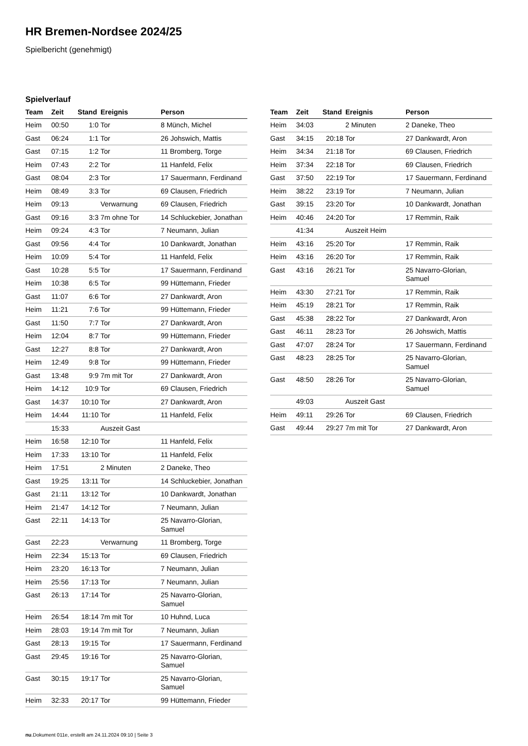HR Bremen-Nordsee 2024/25
Spielbericht (genehmigt)
Spielverlauf
| Team | Zeit | Stand | Ereignis | Person |
| --- | --- | --- | --- | --- |
| Heim | 00:50 | 1:0 | Tor | 8 Münch, Michel |
| Gast | 06:24 | 1:1 | Tor | 26 Johswich, Mattis |
| Gast | 07:15 | 1:2 | Tor | 11 Bromberg, Torge |
| Heim | 07:43 | 2:2 | Tor | 11 Hanfeld, Felix |
| Gast | 08:04 | 2:3 | Tor | 17 Sauermann, Ferdinand |
| Heim | 08:49 | 3:3 | Tor | 69 Clausen, Friedrich |
| Heim | 09:13 | | Verwarnung | 69 Clausen, Friedrich |
| Gast | 09:16 | 3:3 | 7m ohne Tor | 14 Schluckebier, Jonathan |
| Heim | 09:24 | 4:3 | Tor | 7 Neumann, Julian |
| Gast | 09:56 | 4:4 | Tor | 10 Dankwardt, Jonathan |
| Heim | 10:09 | 5:4 | Tor | 11 Hanfeld, Felix |
| Gast | 10:28 | 5:5 | Tor | 17 Sauermann, Ferdinand |
| Heim | 10:38 | 6:5 | Tor | 99 Hüttemann, Frieder |
| Gast | 11:07 | 6:6 | Tor | 27 Dankwardt, Aron |
| Heim | 11:21 | 7:6 | Tor | 99 Hüttemann, Frieder |
| Gast | 11:50 | 7:7 | Tor | 27 Dankwardt, Aron |
| Heim | 12:04 | 8:7 | Tor | 99 Hüttemann, Frieder |
| Gast | 12:27 | 8:8 | Tor | 27 Dankwardt, Aron |
| Heim | 12:49 | 9:8 | Tor | 99 Hüttemann, Frieder |
| Gast | 13:48 | 9:9 | 7m mit Tor | 27 Dankwardt, Aron |
| Heim | 14:12 | 10:9 | Tor | 69 Clausen, Friedrich |
| Gast | 14:37 | 10:10 | Tor | 27 Dankwardt, Aron |
| Heim | 14:44 | 11:10 | Tor | 11 Hanfeld, Felix |
| | 15:33 | | Auszeit Gast | |
| Heim | 16:58 | 12:10 | Tor | 11 Hanfeld, Felix |
| Heim | 17:33 | 13:10 | Tor | 11 Hanfeld, Felix |
| Heim | 17:51 | | 2 Minuten | 2 Daneke, Theo |
| Gast | 19:25 | 13:11 | Tor | 14 Schluckebier, Jonathan |
| Gast | 21:11 | 13:12 | Tor | 10 Dankwardt, Jonathan |
| Heim | 21:47 | 14:12 | Tor | 7 Neumann, Julian |
| Gast | 22:11 | 14:13 | Tor | 25 Navarro-Glorian, Samuel |
| Gast | 22:23 | | Verwarnung | 11 Bromberg, Torge |
| Heim | 22:34 | 15:13 | Tor | 69 Clausen, Friedrich |
| Heim | 23:20 | 16:13 | Tor | 7 Neumann, Julian |
| Heim | 25:56 | 17:13 | Tor | 7 Neumann, Julian |
| Gast | 26:13 | 17:14 | Tor | 25 Navarro-Glorian, Samuel |
| Heim | 26:54 | 18:14 | 7m mit Tor | 10 Huhnd, Luca |
| Heim | 28:03 | 19:14 | 7m mit Tor | 7 Neumann, Julian |
| Gast | 28:13 | 19:15 | Tor | 17 Sauermann, Ferdinand |
| Gast | 29:45 | 19:16 | Tor | 25 Navarro-Glorian, Samuel |
| Gast | 30:15 | 19:17 | Tor | 25 Navarro-Glorian, Samuel |
| Heim | 32:33 | 20:17 | Tor | 99 Hüttemann, Frieder |
| Team | Zeit | Stand | Ereignis | Person |
| --- | --- | --- | --- | --- |
| Heim | 34:03 | | 2 Minuten | 2 Daneke, Theo |
| Gast | 34:15 | 20:18 | Tor | 27 Dankwardt, Aron |
| Heim | 34:34 | 21:18 | Tor | 69 Clausen, Friedrich |
| Heim | 37:34 | 22:18 | Tor | 69 Clausen, Friedrich |
| Gast | 37:50 | 22:19 | Tor | 17 Sauermann, Ferdinand |
| Heim | 38:22 | 23:19 | Tor | 7 Neumann, Julian |
| Gast | 39:15 | 23:20 | Tor | 10 Dankwardt, Jonathan |
| Heim | 40:46 | 24:20 | Tor | 17 Remmin, Raik |
| | 41:34 | | Auszeit Heim | |
| Heim | 43:16 | 25:20 | Tor | 17 Remmin, Raik |
| Heim | 43:16 | 26:20 | Tor | 17 Remmin, Raik |
| Gast | 43:16 | 26:21 | Tor | 25 Navarro-Glorian, Samuel |
| Heim | 43:30 | 27:21 | Tor | 17 Remmin, Raik |
| Heim | 45:19 | 28:21 | Tor | 17 Remmin, Raik |
| Gast | 45:38 | 28:22 | Tor | 27 Dankwardt, Aron |
| Gast | 46:11 | 28:23 | Tor | 26 Johswich, Mattis |
| Gast | 47:07 | 28:24 | Tor | 17 Sauermann, Ferdinand |
| Gast | 48:23 | 28:25 | Tor | 25 Navarro-Glorian, Samuel |
| Gast | 48:50 | 28:26 | Tor | 25 Navarro-Glorian, Samuel |
| | 49:03 | | Auszeit Gast | |
| Heim | 49:11 | 29:26 | Tor | 69 Clausen, Friedrich |
| Gast | 49:44 | 29:27 | 7m mit Tor | 27 Dankwardt, Aron |
nu.Dokument 011e, erstellt am 24.11.2024 09:10 | Seite 3